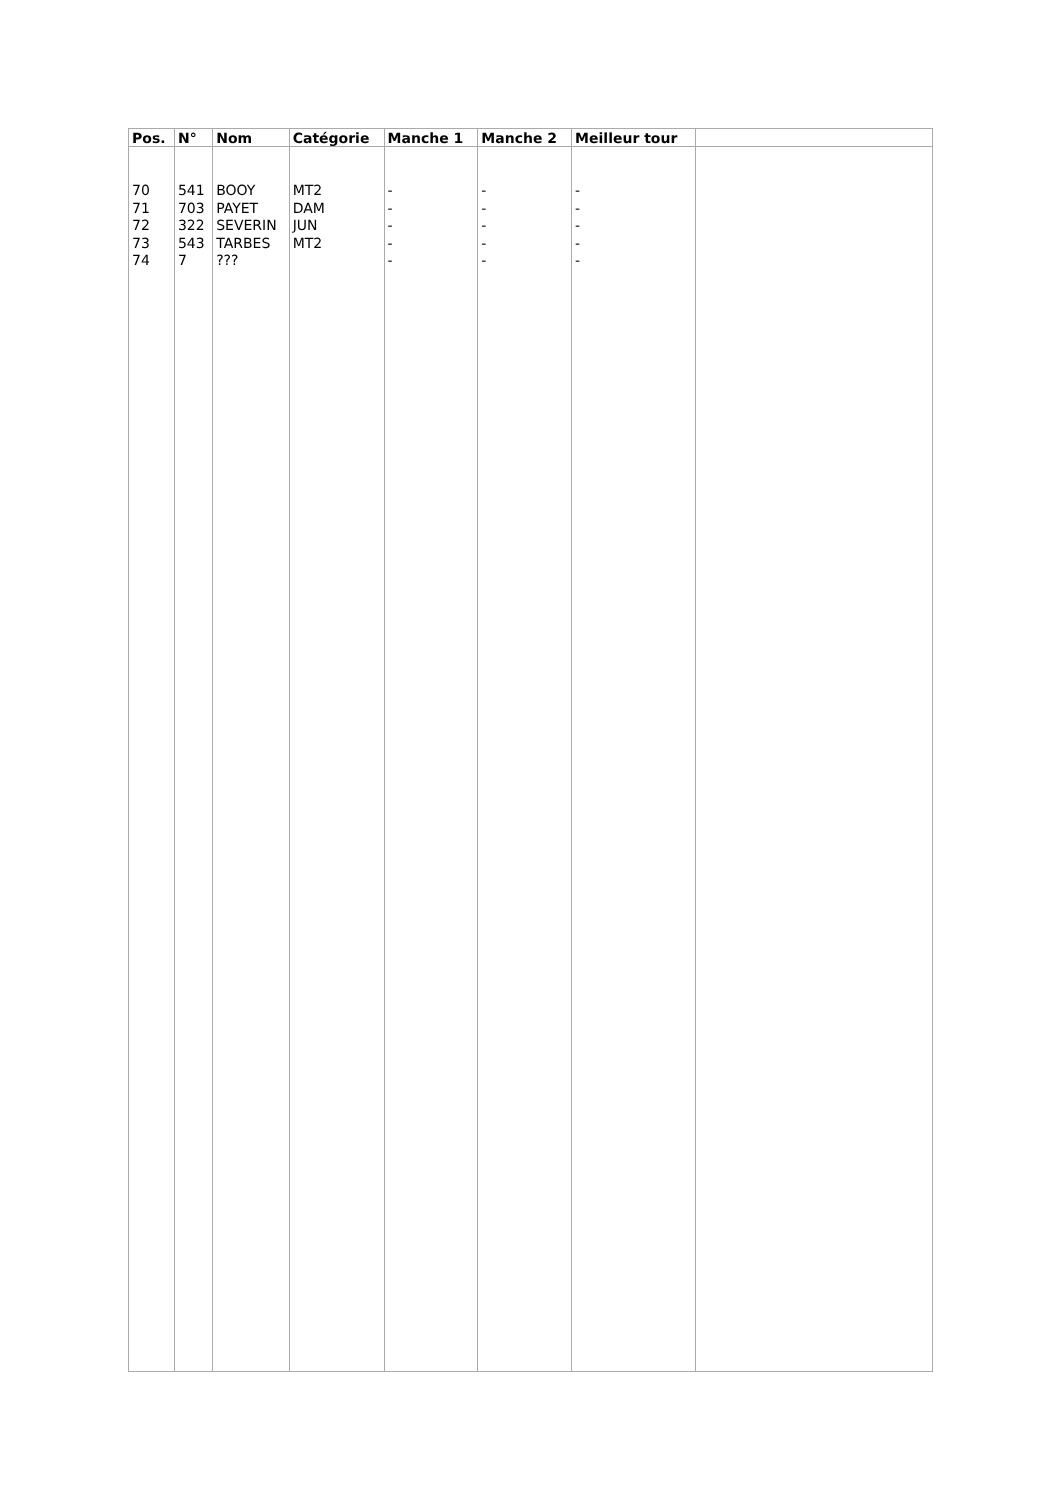| Pos. | N° | Nom | Catégorie | Manche 1 | Manche 2 | Meilleur tour | |
| --- | --- | --- | --- | --- | --- | --- | --- |
| 70 71 72 73 74 | 541 703 322 543 7 | BOOY PAYET SEVERIN TARBES ??? | MT2 DAM JUN MT2 | - - - - - | - - - - - | - - - - - | |